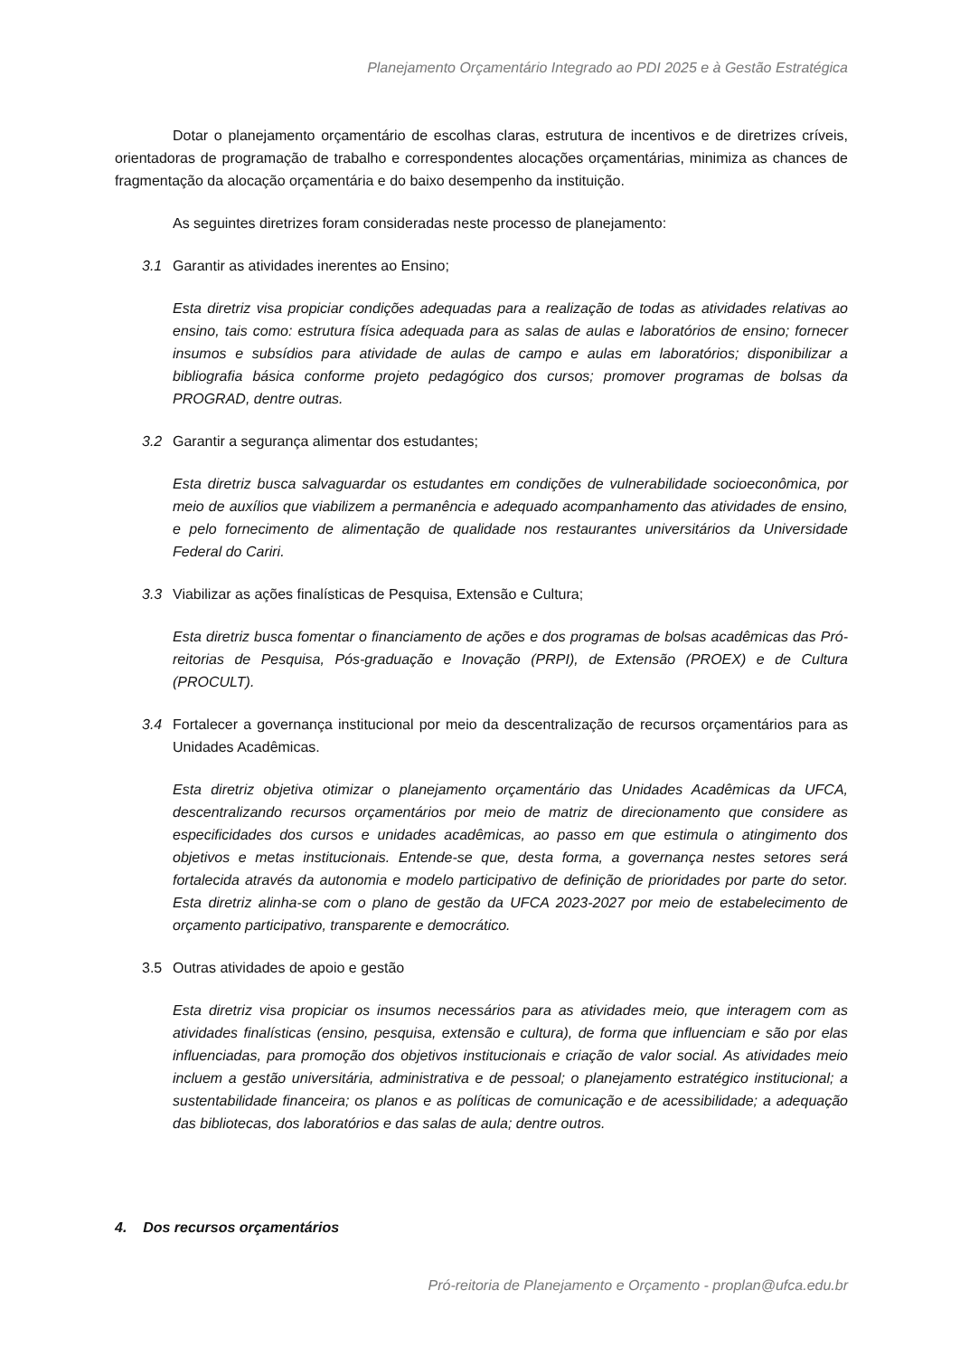Planejamento Orçamentário Integrado ao PDI 2025 e à Gestão Estratégica
Dotar o planejamento orçamentário de escolhas claras, estrutura de incentivos e de diretrizes críveis, orientadoras de programação de trabalho e correspondentes alocações orçamentárias, minimiza as chances de fragmentação da alocação orçamentária e do baixo desempenho da instituição.
As seguintes diretrizes foram consideradas neste processo de planejamento:
3.1 Garantir as atividades inerentes ao Ensino;
Esta diretriz visa propiciar condições adequadas para a realização de todas as atividades relativas ao ensino, tais como: estrutura física adequada para as salas de aulas e laboratórios de ensino; fornecer insumos e subsídios para atividade de aulas de campo e aulas em laboratórios; disponibilizar a bibliografia básica conforme projeto pedagógico dos cursos; promover programas de bolsas da PROGRAD, dentre outras.
3.2 Garantir a segurança alimentar dos estudantes;
Esta diretriz busca salvaguardar os estudantes em condições de vulnerabilidade socioeconômica, por meio de auxílios que viabilizem a permanência e adequado acompanhamento das atividades de ensino, e pelo fornecimento de alimentação de qualidade nos restaurantes universitários da Universidade Federal do Cariri.
3.3 Viabilizar as ações finalísticas de Pesquisa, Extensão e Cultura;
Esta diretriz busca fomentar o financiamento de ações e dos programas de bolsas acadêmicas das Pró-reitorias de Pesquisa, Pós-graduação e Inovação (PRPI), de Extensão (PROEX) e de Cultura (PROCULT).
3.4 Fortalecer a governança institucional por meio da descentralização de recursos orçamentários para as Unidades Acadêmicas.
Esta diretriz objetiva otimizar o planejamento orçamentário das Unidades Acadêmicas da UFCA, descentralizando recursos orçamentários por meio de matriz de direcionamento que considere as especificidades dos cursos e unidades acadêmicas, ao passo em que estimula o atingimento dos objetivos e metas institucionais. Entende-se que, desta forma, a governança nestes setores será fortalecida através da autonomia e modelo participativo de definição de prioridades por parte do setor. Esta diretriz alinha-se com o plano de gestão da UFCA 2023-2027 por meio de estabelecimento de orçamento participativo, transparente e democrático.
3.5 Outras atividades de apoio e gestão
Esta diretriz visa propiciar os insumos necessários para as atividades meio, que interagem com as atividades finalísticas (ensino, pesquisa, extensão e cultura), de forma que influenciam e são por elas influenciadas, para promoção dos objetivos institucionais e criação de valor social. As atividades meio incluem a gestão universitária, administrativa e de pessoal; o planejamento estratégico institucional; a sustentabilidade financeira; os planos e as políticas de comunicação e de acessibilidade; a adequação das bibliotecas, dos laboratórios e das salas de aula; dentre outros.
4. Dos recursos orçamentários
Pró-reitoria de Planejamento e Orçamento - proplan@ufca.edu.br